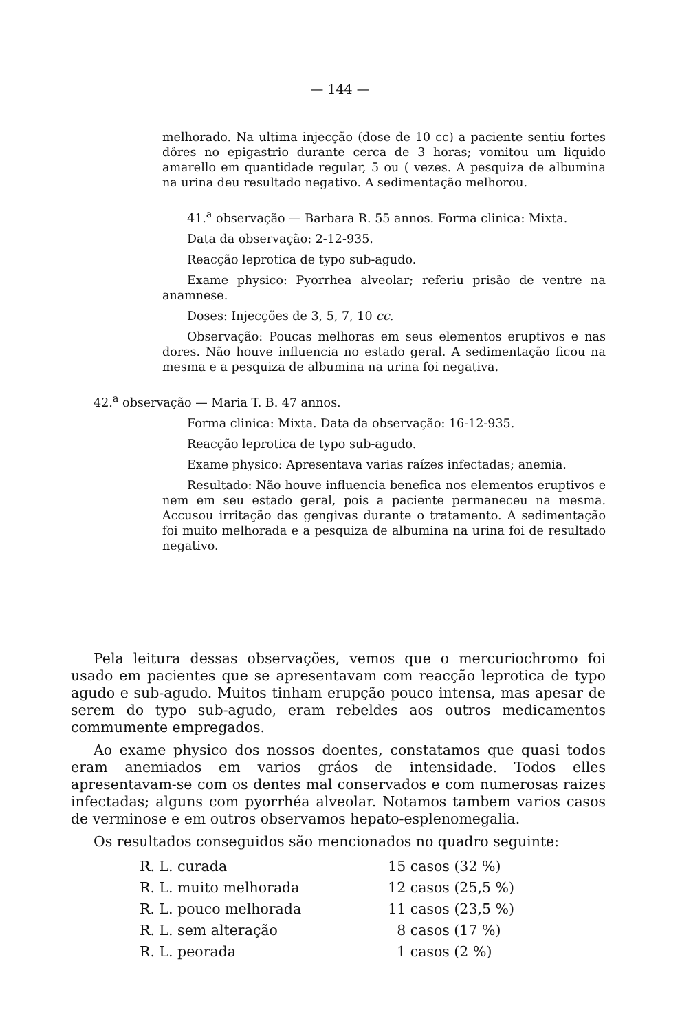— 144 —
melhorado. Na ultima injecção (dose de 10 cc) a paciente sentiu fortes dôres no epigastrio durante cerca de 3 horas; vomitou um liquido amarello em quantidade regular, 5 ou ( vezes. A pesquiza de albumina na urina deu resultado negativo. A sedimentação melhorou.
41.<sup>a</sup> observação — Barbara R. 55 annos. Forma clinica: Mixta.
Data da observação: 2-12-935.
Reacção leprotica de typo sub-agudo.
Exame physico: Pyorrhea alveolar; referiu prisão de ventre na anamnese.
Doses: Injecções de 3, 5, 7, 10 cc.
Observação: Poucas melhoras em seus elementos eruptivos e nas dores. Não houve influencia no estado geral. A sedimentação ficou na mesma e a pesquiza de albumina na urina foi negativa.
42.<sup>a</sup> observação — Maria T. B. 47 annos.
Forma clinica: Mixta. Data da observação: 16-12-935.
Reacção leprotica de typo sub-agudo.
Exame physico: Apresentava varias raízes infectadas; anemia.
Resultado: Não houve influencia benefica nos elementos eruptivos e nem em seu estado geral, pois a paciente permaneceu na mesma. Accusou irritação das gengivas durante o tratamento. A sedimentação foi muito melhorada e a pesquiza de albumina na urina foi de resultado negativo.
Pela leitura dessas observações, vemos que o mercuriochromo foi usado em pacientes que se apresentavam com reacção leprotica de typo agudo e sub-agudo. Muitos tinham erupção pouco intensa, mas apesar de serem do typo sub-agudo, eram rebeldes aos outros medicamentos commumente empregados.
Ao exame physico dos nossos doentes, constatamos que quasi todos eram anemiados em varios gráos de intensidade. Todos elles apresentavam-se com os dentes mal conservados e com numerosas raizes infectadas; alguns com pyorrhéa alveolar. Notamos tambem varios casos de verminose e em outros observamos hepato-esplenomegalia.
Os resultados conseguidos são mencionados no quadro seguinte:
| R. L. curada | 15 casos (32 %) |
| R. L. muito melhorada | 12 casos (25,5 %) |
| R. L. pouco melhorada | 11 casos (23,5 %) |
| R. L. sem alteração | 8 casos (17 %) |
| R. L. peorada | 1 casos (2 %) |